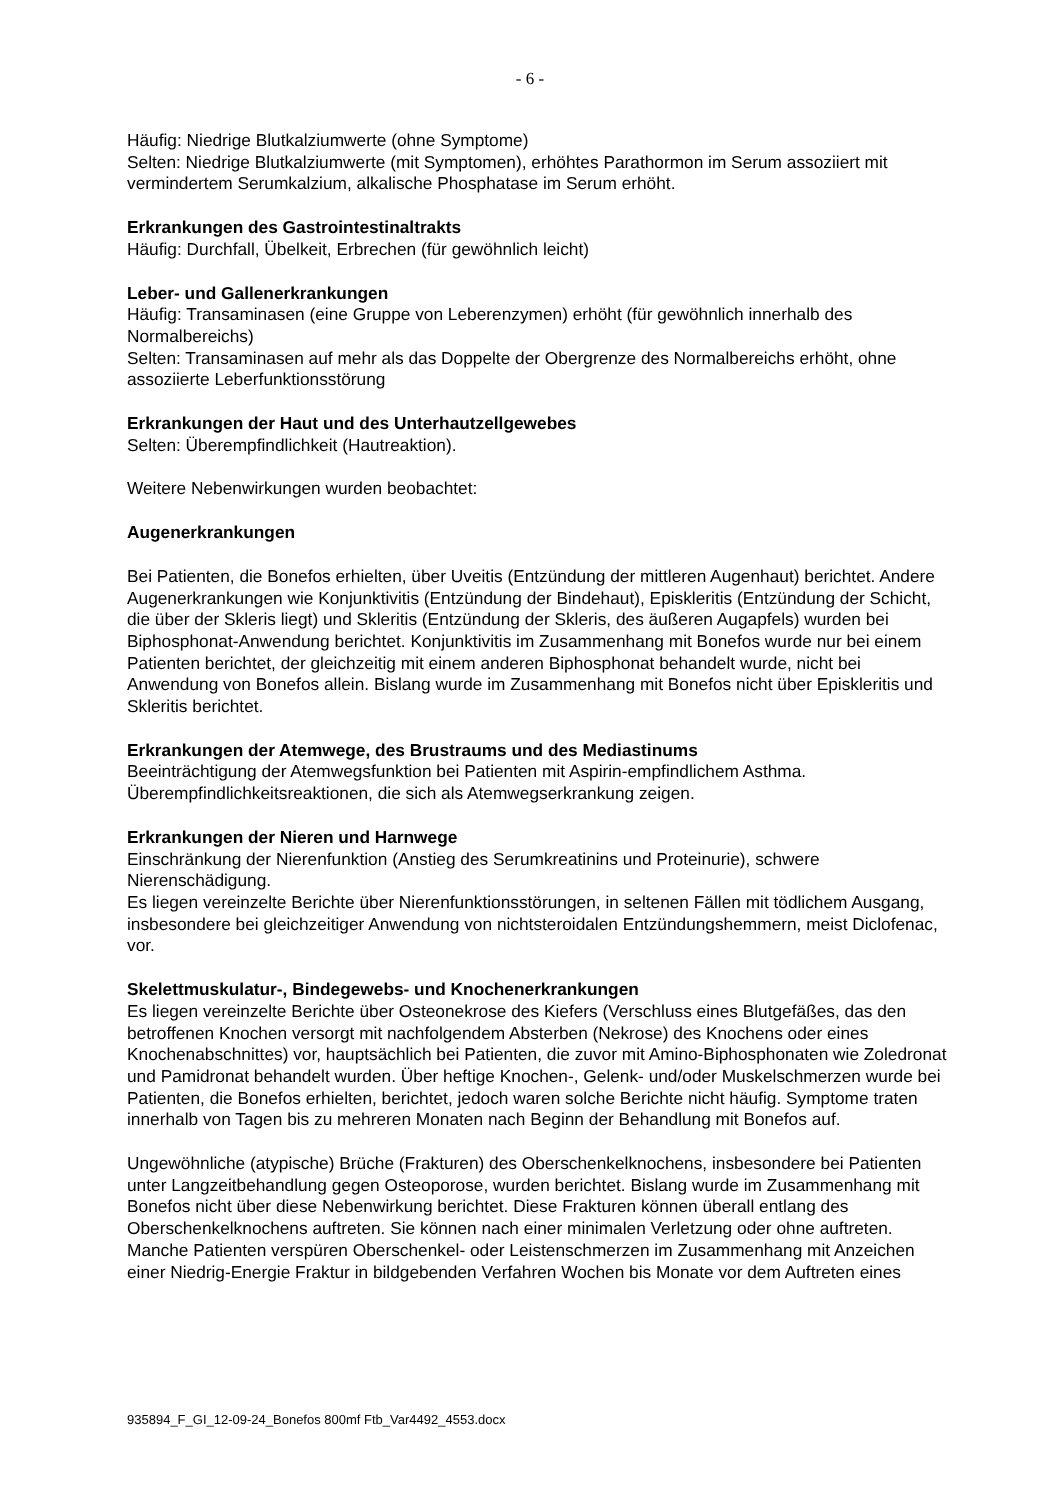- 6 -
Häufig: Niedrige Blutkalziumwerte (ohne Symptome)
Selten: Niedrige Blutkalziumwerte (mit Symptomen), erhöhtes Parathormon im Serum assoziiert mit vermindertem Serumkalzium, alkalische Phosphatase im Serum erhöht.
Erkrankungen des Gastrointestinaltrakts
Häufig: Durchfall, Übelkeit, Erbrechen (für gewöhnlich leicht)
Leber- und Gallenerkrankungen
Häufig: Transaminasen (eine Gruppe von Leberenzymen) erhöht (für gewöhnlich innerhalb des Normalbereichs)
Selten: Transaminasen auf mehr als das Doppelte der Obergrenze des Normalbereichs erhöht, ohne assoziierte Leberfunktionsstörung
Erkrankungen der Haut und des Unterhautzellgewebes
Selten: Überempfindlichkeit (Hautreaktion).
Weitere Nebenwirkungen wurden beobachtet:
Augenerkrankungen
Bei Patienten, die Bonefos erhielten, über Uveitis (Entzündung der mittleren Augenhaut) berichtet. Andere Augenerkrankungen wie Konjunktivitis (Entzündung der Bindehaut), Episkleritis (Entzündung der Schicht, die über der Skleris liegt) und Skleritis (Entzündung der Skleris, des äußeren Augapfels) wurden bei Biphosphonat-Anwendung berichtet. Konjunktivitis im Zusammenhang mit Bonefos wurde nur bei einem Patienten berichtet, der gleichzeitig mit einem anderen Biphosphonat behandelt wurde, nicht bei Anwendung von Bonefos allein. Bislang wurde im Zusammenhang mit Bonefos nicht über Episkleritis und Skleritis berichtet.
Erkrankungen der Atemwege, des Brustraums und des Mediastinums
Beeinträchtigung der Atemwegsfunktion bei Patienten mit Aspirin-empfindlichem Asthma. Überempfindlichkeitsreaktionen, die sich als Atemwegserkrankung zeigen.
Erkrankungen der Nieren und Harnwege
Einschränkung der Nierenfunktion (Anstieg des Serumkreatinins und Proteinurie), schwere Nierenschädigung.
Es liegen vereinzelte Berichte über Nierenfunktionsstörungen, in seltenen Fällen mit tödlichem Ausgang, insbesondere bei gleichzeitiger Anwendung von nichtsteroidalen Entzündungshemmern, meist Diclofenac, vor.
Skelettmuskulatur-, Bindegewebs- und Knochenerkrankungen
Es liegen vereinzelte Berichte über Osteonekrose des Kiefers (Verschluss eines Blutgefäßes, das den betroffenen Knochen versorgt mit nachfolgendem Absterben (Nekrose) des Knochens oder eines Knochenabschnittes) vor, hauptsächlich bei Patienten, die zuvor mit Amino-Biphosphonaten wie Zoledronat und Pamidronat behandelt wurden. Über heftige Knochen-, Gelenk- und/oder Muskelschmerzen wurde bei Patienten, die Bonefos erhielten, berichtet, jedoch waren solche Berichte nicht häufig. Symptome traten innerhalb von Tagen bis zu mehreren Monaten nach Beginn der Behandlung mit Bonefos auf.
Ungewöhnliche (atypische) Brüche (Frakturen) des Oberschenkelknochens, insbesondere bei Patienten unter Langzeitbehandlung gegen Osteoporose, wurden berichtet. Bislang wurde im Zusammenhang mit Bonefos nicht über diese Nebenwirkung berichtet. Diese Frakturen können überall entlang des Oberschenkelknochens auftreten. Sie können nach einer minimalen Verletzung oder ohne auftreten. Manche Patienten verspüren Oberschenkel- oder Leistenschmerzen im Zusammenhang mit Anzeichen einer Niedrig-Energie Fraktur in bildgebenden Verfahren Wochen bis Monate vor dem Auftreten eines
935894_F_GI_12-09-24_Bonefos 800mf Ftb_Var4492_4553.docx